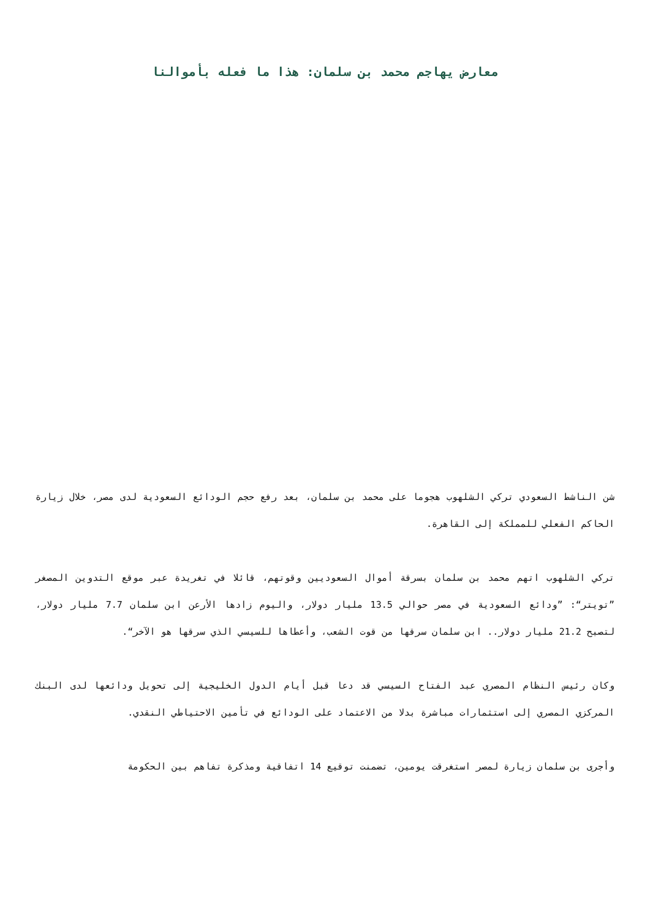معارض يهاجم محمد بن سلمان: هذا ما فعله بأموالنا
شن الناشط السعودي تركي الشلهوب هجوما على محمد بن سلمان، بعد رفع حجم الودائع السعودية لدى مصر، خلال زيارة الحاكم الفعلي للمملكة إلى القاهرة.
تركي الشلهوب اتهم محمد بن سلمان بسرقة أموال السعوديين وقوتهم، قائلا في تغريدة عبر موقع التدوين المصغر ”تويتر“: ”ودائع السعودية في مصر حوالي 13.5 مليار دولار، واليوم زادها الأرعن ابن سلمان 7.7 مليار دولار، لتصبح 21.2 مليار دولار.. ابن سلمان سرقها من قوت الشعب، وأعطاها للسيسي الذي سرقها هو الآخر“.
وكان رئيس النظام المصري عبد الفتاح السيسي قد دعا قبل أيام الدول الخليجية إلى تحويل ودائعها لدى البنك المركزي المصري إلى استثمارات مباشرة بدلا من الاعتماد على الودائع في تأمين الاحتياطي النقدي.
وأجرى بن سلمان زيارة لمصر استغرقت يومين، تضمنت توقيع 14 اتفاقية ومذكرة تفاهم بين الحكومة